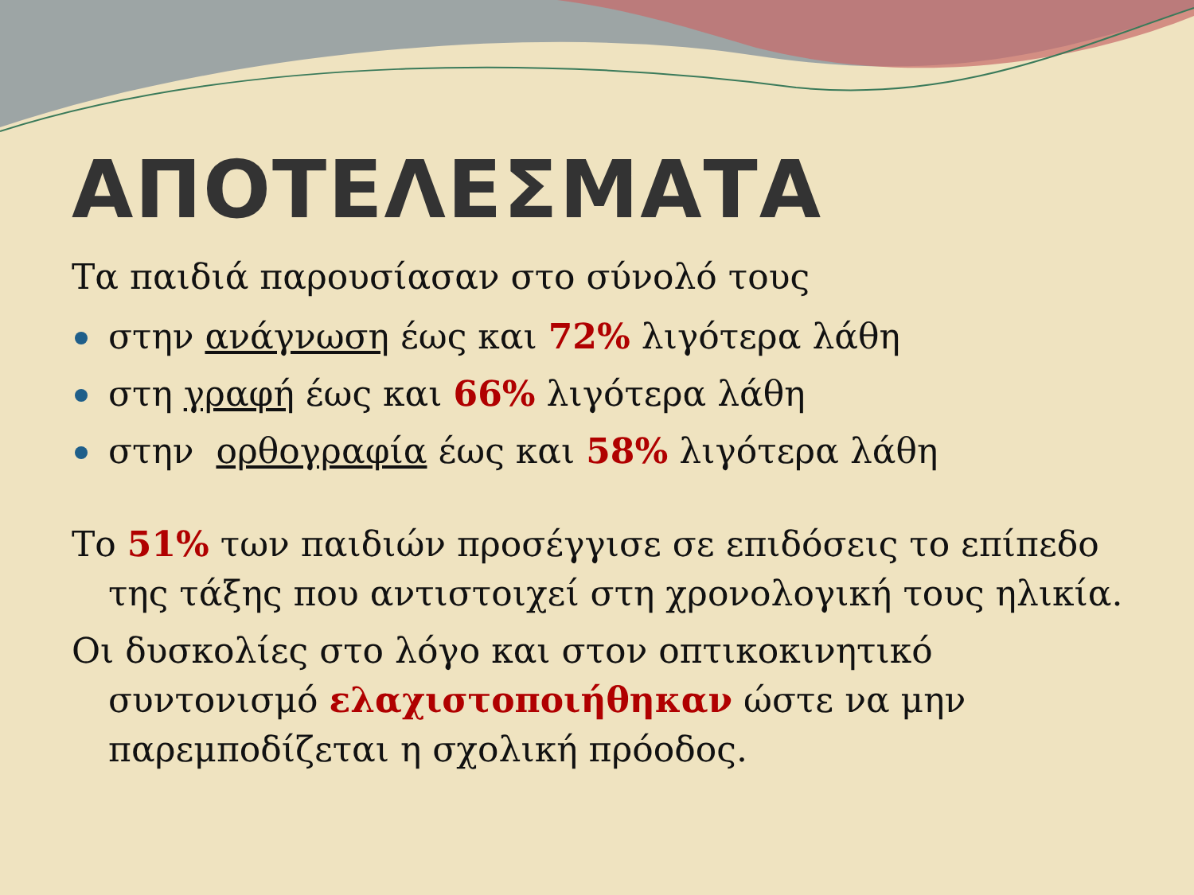ΑΠΟΤΕΛΕΣΜΑΤΑ
Τα παιδιά παρουσίασαν στο σύνολό τους
στην ανάγνωση έως και 72% λιγότερα λάθη
στη γραφή έως και 66% λιγότερα λάθη
στην ορθογραφία έως και 58% λιγότερα λάθη
Το 51% των παιδιών προσέγγισε σε επιδόσεις το επίπεδο της τάξης που αντιστοιχεί στη χρονολογική τους ηλικία.
Οι δυσκολίες στο λόγο και στον οπτικοκινητικό συντονισμό ελαχιστοποιήθηκαν ώστε να μην παρεμποδίζεται η σχολική πρόοδος.